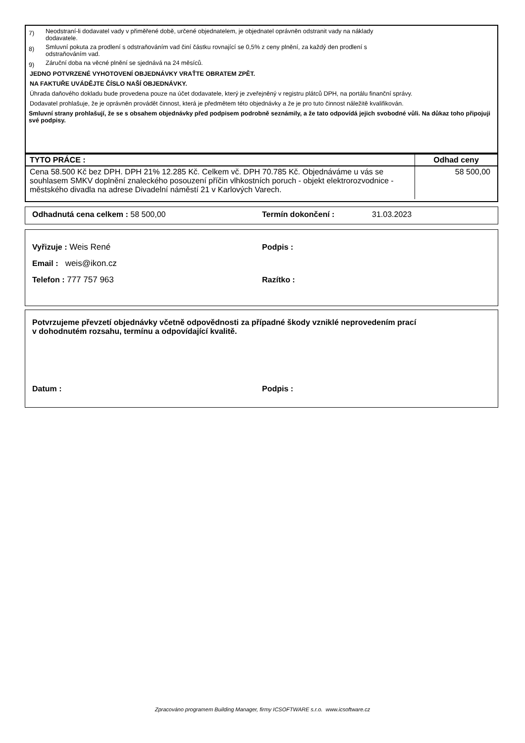7) Neodstraní-li dodavatel vady v přiměřené době, určené objednatelem, je objednatel oprávněn odstranit vady na náklady
dodavatele.
8) Smluvní pokuta za prodlení s odstraňováním vad činí částku rovnající se 0,5% z ceny plnění, za každý den prodlení s
odstraňováním vad.
9) Záruční doba na věcné plnění se sjednává na 24 měsíců.
JEDNO POTVRZENÉ VYHOTOVENÍ OBJEDNÁVKY VRAŤTE OBRATEM ZPĚT.
NA FAKTUŘE UVÁDĚJTE ČÍSLO NAŠÍ OBJEDNÁVKY.
Úhrada daňového dokladu bude provedena pouze na účet dodavatele, který je zveřejněný v registru plátců DPH, na portálu finanční správy.
Dodavatel prohlašuje, že je oprávněn provádět činnost, která je předmětem této objednávky a že je pro tuto činnost náležitě kvalifikován.
Smluvní strany prohlašují, že se s obsahem objednávky před podpisem podrobně seznámily, a že tato odpovídá jejich svobodné vůli. Na důkaz toho připojuji své podpisy.
| TYTO PRÁCE : | Odhad ceny |
| --- | --- |
| Cena 58.500 Kč bez DPH. DPH 21% 12.285 Kč. Celkem vč. DPH 70.785 Kč. Objednáváme u vás se souhlasem SMKV doplnění znaleckého posouzení příčin vlhkostních poruch - objekt elektrorozvodnice - městského divadla na adrese Divadelní náměstí 21 v Karlových Varech. | 58 500,00 |
Odhadnutá cena celkem : 58 500,00 Termín dokončení : 31.03.2023
Vyřizuje : Weis René Podpis :
Email : weis@ikon.cz
Telefon : 777 757 963 Razítko :
Potvrzujeme převzetí objednávky včetně odpovědnosti za případné škody vzniklé neprovedením prací
v dohodnutém rozsahu, termínu a odpovídající kvalitě.
Datum : Podpis :
Zpracováno programem Building Manager, firmy ICSOFTWARE s.r.o. www.icsoftware.cz